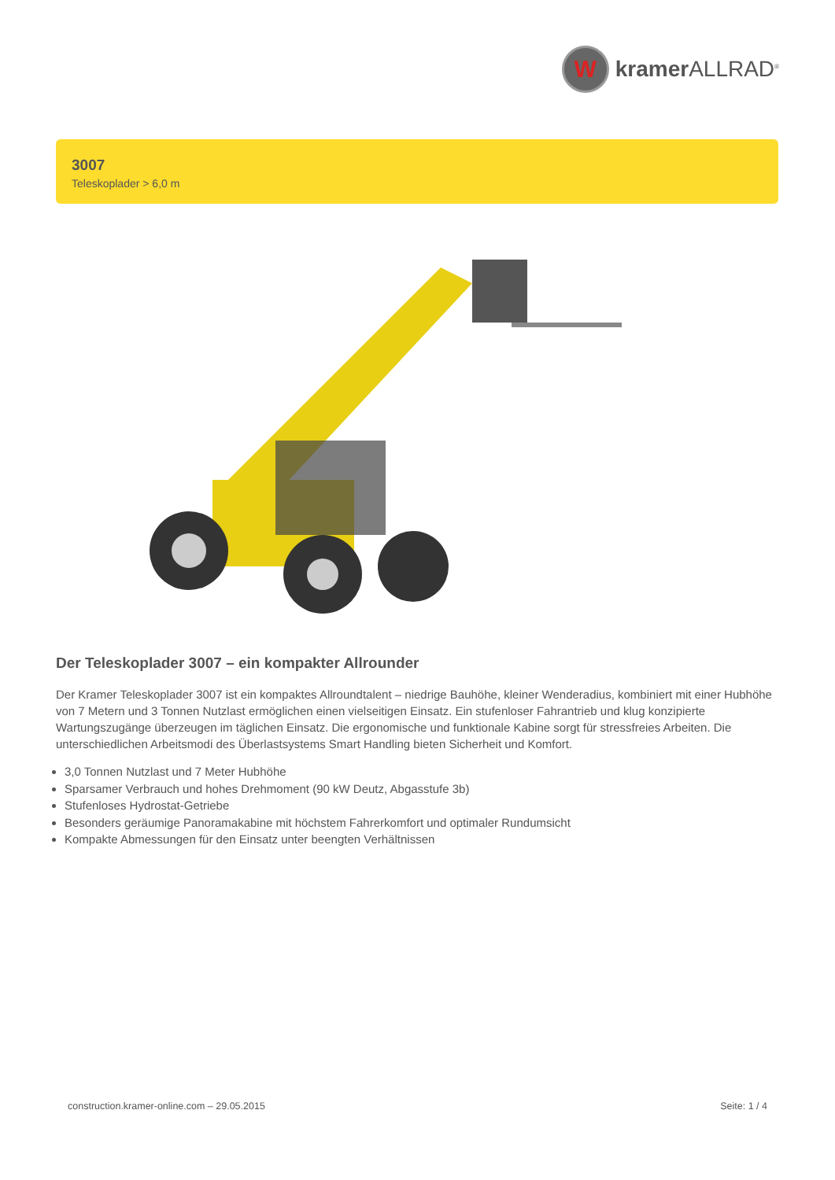W
kramer ALLRAD<sup>®</sup>
3007
Teleskoplader > 6,0 m
Der Teleskoplader 3007 – ein kompakter Allrounder
Der Kramer Teleskoplader 3007 ist ein kompaktes Allroundtalent – niedrige Bauhöhe, kleiner Wenderadius, kombiniert mit einer Hubhöhe von 7 Metern und 3 Tonnen Nutzlast ermöglichen einen vielseitigen Einsatz. Ein stufenloser Fahrantrieb und klug konzipierte Wartungszugänge überzeugen im täglichen Einsatz. Die ergonomische und funktionale Kabine sorgt für stressfreies Arbeiten. Die unterschiedlichen Arbeitsmodi des Überlastsystems Smart Handling bieten Sicherheit und Komfort.
3,0 Tonnen Nutzlast und 7 Meter Hubhöhe
Sparsamer Verbrauch und hohes Drehmoment (90 kW Deutz, Abgasstufe 3b)
Stufenloses Hydrostat-Getriebe
Besonders geräumige Panoramakabine mit höchstem Fahrerkomfort und optimaler Rundumsicht
Kompakte Abmessungen für den Einsatz unter beengten Verhältnissen
construction.kramer-online.com – 29.05.2015 Seite: 1 / 4